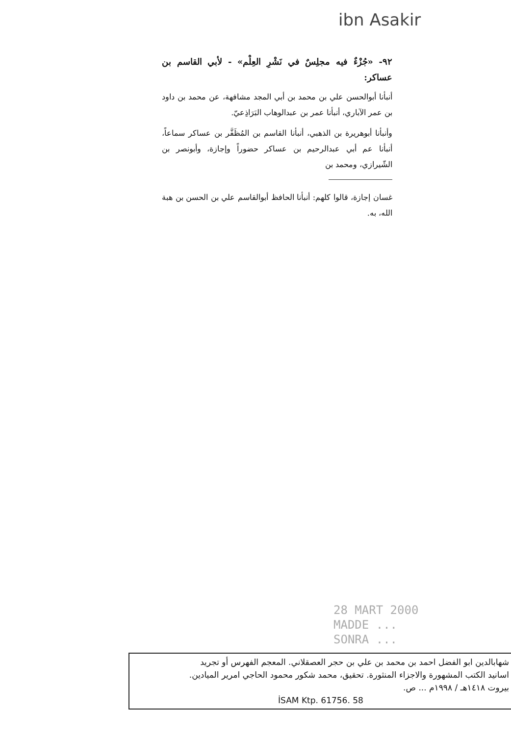ibn Asakir
٩٢- «جُزْءٌ فيه مجلِسٌ في نَشْرِ العِلْم» - لأبي القاسم بن عساكر:
أنبأنا أبوالحسن علي بن محمد بن أبي المجد مشافهة، عن محمد بن داود بن عمر الآباري، أنبأنا عمر بن عبدالوهاب البَرَاذِعيّ.
وأنبأنا أبوهريرة بن الذهبي، أنبأنا القاسم بن المُظَفَّر بن عساكر سماعاً، أنبأنا عم أبي عبدالرحيم بن عساكر حضوراً وإجازة، وأبونصر بن الشّيرازي، ومحمد بن
غسان إجازة، قالوا كلهم: أنبأنا الحافظ أبوالقاسم علي بن الحسن بن هبة الله، به.
28 MART 2000
MADDE ...
SONRA ...
شهابالدين ابو الفضل احمد بن محمد بن علي بن حجر العصقلاني. المعجم الفهرس أو تجريد
اسانيد الكتب المشهورة والاجزاء المنثورة. تحقيق، محمد شكور محمود الحاجي امرير الميادين.
بيروت ١٤١٨هـ / ١٩٩٨م ... ص.
İSAM Ktp. 61756. 58